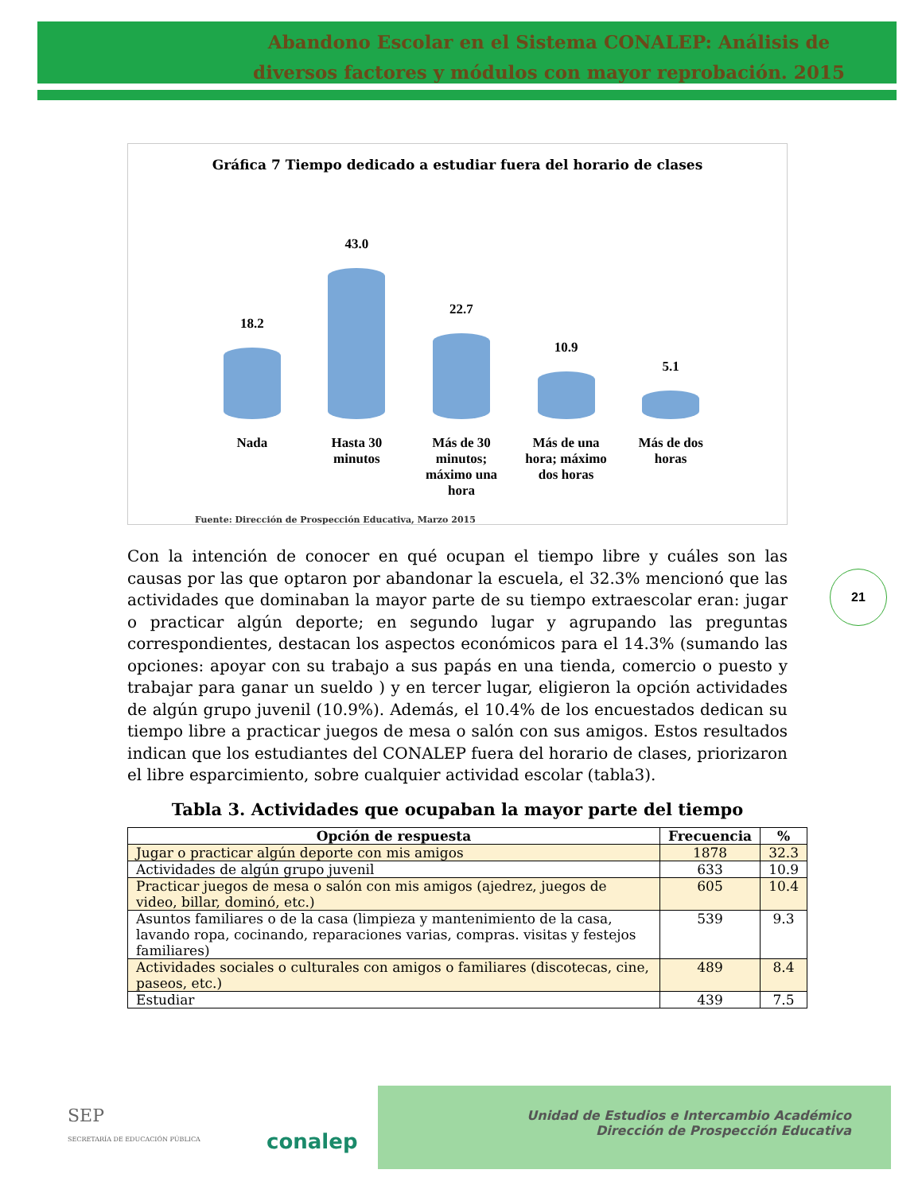Abandono Escolar en el Sistema CONALEP: Análisis de diversos factores y módulos con mayor reprobación. 2015
Gráfica 7 Tiempo dedicado a estudiar fuera del horario de clases
18.2
43.0
22.7
10.9
5.1
Nada Hasta 30 minutos
Más de 30 minutos; máximo una hora
Más de una hora; máximo dos horas
Más de dos horas
Fuente: Dirección de Prospección Educativa, Marzo 2015
21
Con la intención de conocer en qué ocupan el tiempo libre y cuáles son las causas por las que optaron por abandonar la escuela, el 32.3% mencionó que las actividades que dominaban la mayor parte de su tiempo extraescolar eran: jugar o practicar algún deporte; en segundo lugar y agrupando las preguntas correspondientes, destacan los aspectos económicos para el 14.3% (sumando las opciones: apoyar con su trabajo a sus papás en una tienda, comercio o puesto y trabajar para ganar un sueldo ) y en tercer lugar, eligieron la opción actividades de algún grupo juvenil (10.9%). Además, el 10.4% de los encuestados dedican su tiempo libre a practicar juegos de mesa o salón con sus amigos. Estos resultados indican que los estudiantes del CONALEP fuera del horario de clases, priorizaron el libre esparcimiento, sobre cualquier actividad escolar (tabla3).
Tabla 3. Actividades que ocupaban la mayor parte del tiempo
| Opción de respuesta | Frecuencia | % |
| --- | --- | --- |
| Jugar o practicar algún deporte con mis amigos | 1878 | 32.3 |
| Actividades de algún grupo juvenil | 633 | 10.9 |
| Practicar juegos de mesa o salón con mis amigos (ajedrez, juegos de video, billar, dominó, etc.) | 605 | 10.4 |
| Asuntos familiares o de la casa (limpieza y mantenimiento de la casa, lavando ropa, cocinando, reparaciones varias, compras. visitas y festejos familiares) | 539 | 9.3 |
| Actividades sociales o culturales con amigos o familiares (discotecas, cine, paseos, etc.) | 489 | 8.4 |
| Estudiar | 439 | 7.5 |
SEP
SECRETARÍA DE EDUCACIÓN PÚBLICA
conalep
Unidad de Estudios e Intercambio Académico
Dirección de Prospección Educativa